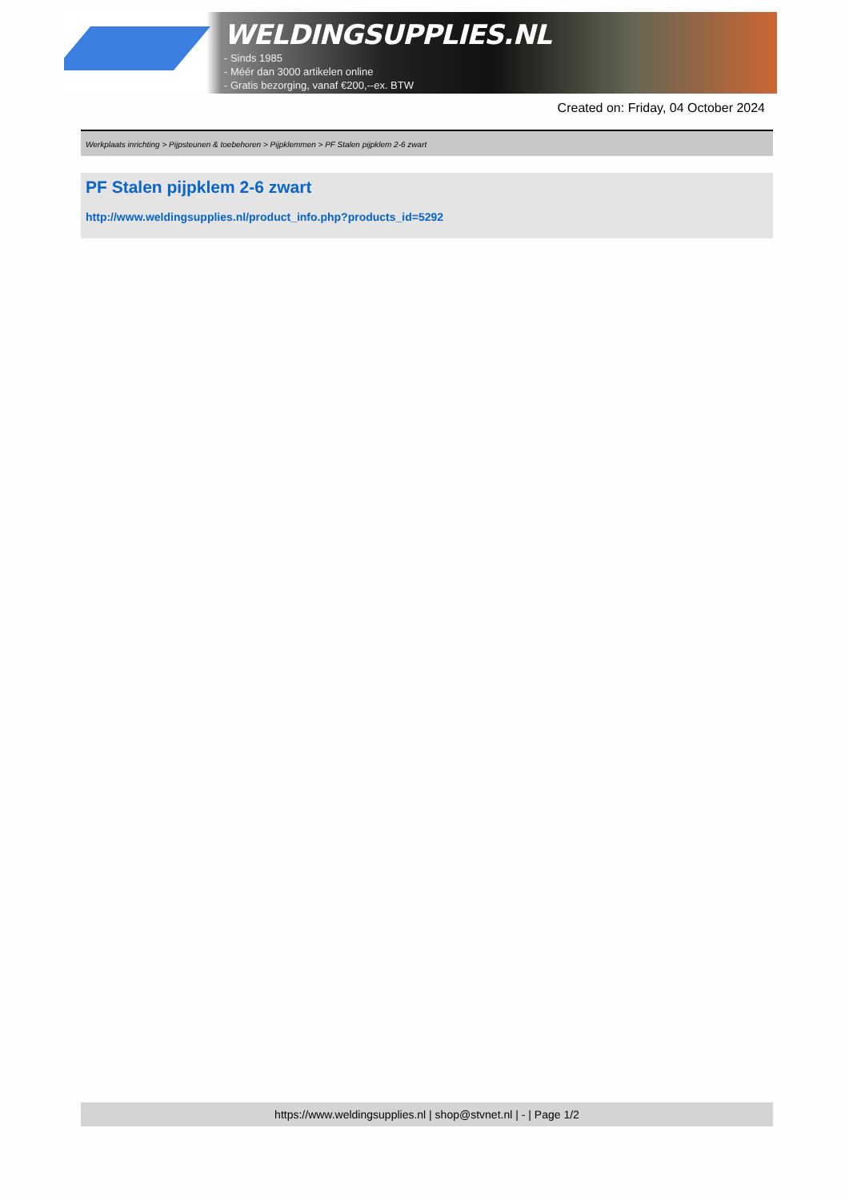WELDINGSUPPLIES.NL
- Sinds 1985
- Méér dan 3000 artikelen online
- Gratis bezorging, vanaf €200,--ex. BTW
Created on: Friday, 04 October 2024
Werkplaats inrichting > Pijpsteunen & toebehoren > Pijpklemmen > PF Stalen pijpklem 2-6 zwart
PF Stalen pijpklem 2-6 zwart
http://www.weldingsupplies.nl/product_info.php?products_id=5292
https://www.weldingsupplies.nl | shop@stvnet.nl | - | Page 1/2